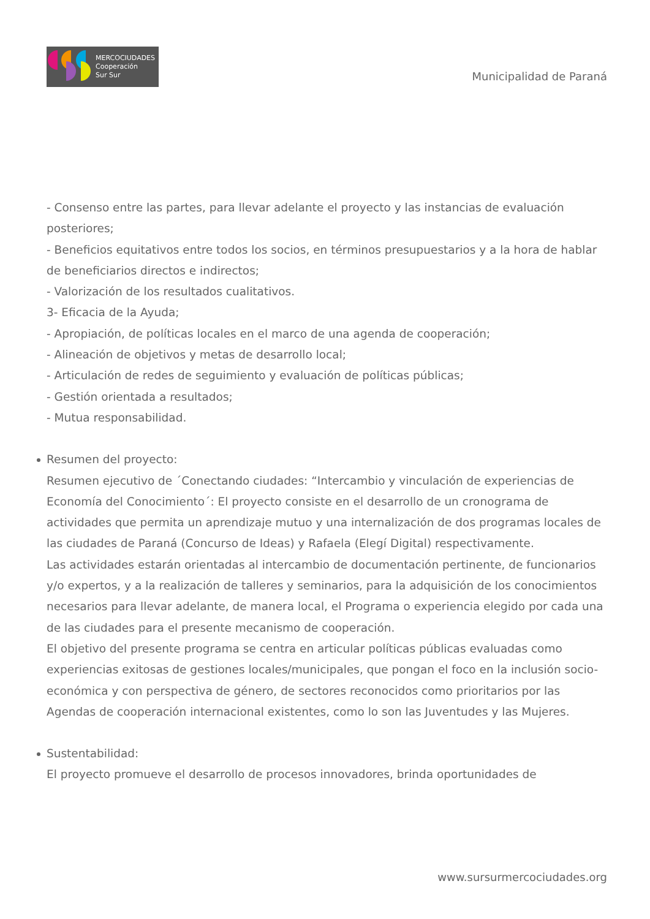MERCOCIUDADES
Cooperación
Sur Sur
Municipalidad de Paraná
- Consenso entre las partes, para llevar adelante el proyecto y las instancias de evaluación posteriores;
- Beneficios equitativos entre todos los socios, en términos presupuestarios y a la hora de hablar de beneficiarios directos e indirectos;
- Valorización de los resultados cualitativos.
3- Eficacia de la Ayuda;
- Apropiación, de políticas locales en el marco de una agenda de cooperación;
- Alineación de objetivos y metas de desarrollo local;
- Articulación de redes de seguimiento y evaluación de políticas públicas;
- Gestión orientada a resultados;
- Mutua responsabilidad.
Resumen del proyecto:
Resumen ejecutivo de ´Conectando ciudades: “Intercambio y vinculación de experiencias de Economía del Conocimiento´: El proyecto consiste en el desarrollo de un cronograma de actividades que permita un aprendizaje mutuo y una internalización de dos programas locales de las ciudades de Paraná (Concurso de Ideas) y Rafaela (Elegí Digital) respectivamente.
Las actividades estarán orientadas al intercambio de documentación pertinente, de funcionarios y/o expertos, y a la realización de talleres y seminarios, para la adquisición de los conocimientos necesarios para llevar adelante, de manera local, el Programa o experiencia elegido por cada una de las ciudades para el presente mecanismo de cooperación.
El objetivo del presente programa se centra en articular políticas públicas evaluadas como experiencias exitosas de gestiones locales/municipales, que pongan el foco en la inclusión socio-económica y con perspectiva de género, de sectores reconocidos como prioritarios por las Agendas de cooperación internacional existentes, como lo son las Juventudes y las Mujeres.
Sustentabilidad:
El proyecto promueve el desarrollo de procesos innovadores, brinda oportunidades de
www.sursurmercociudades.org